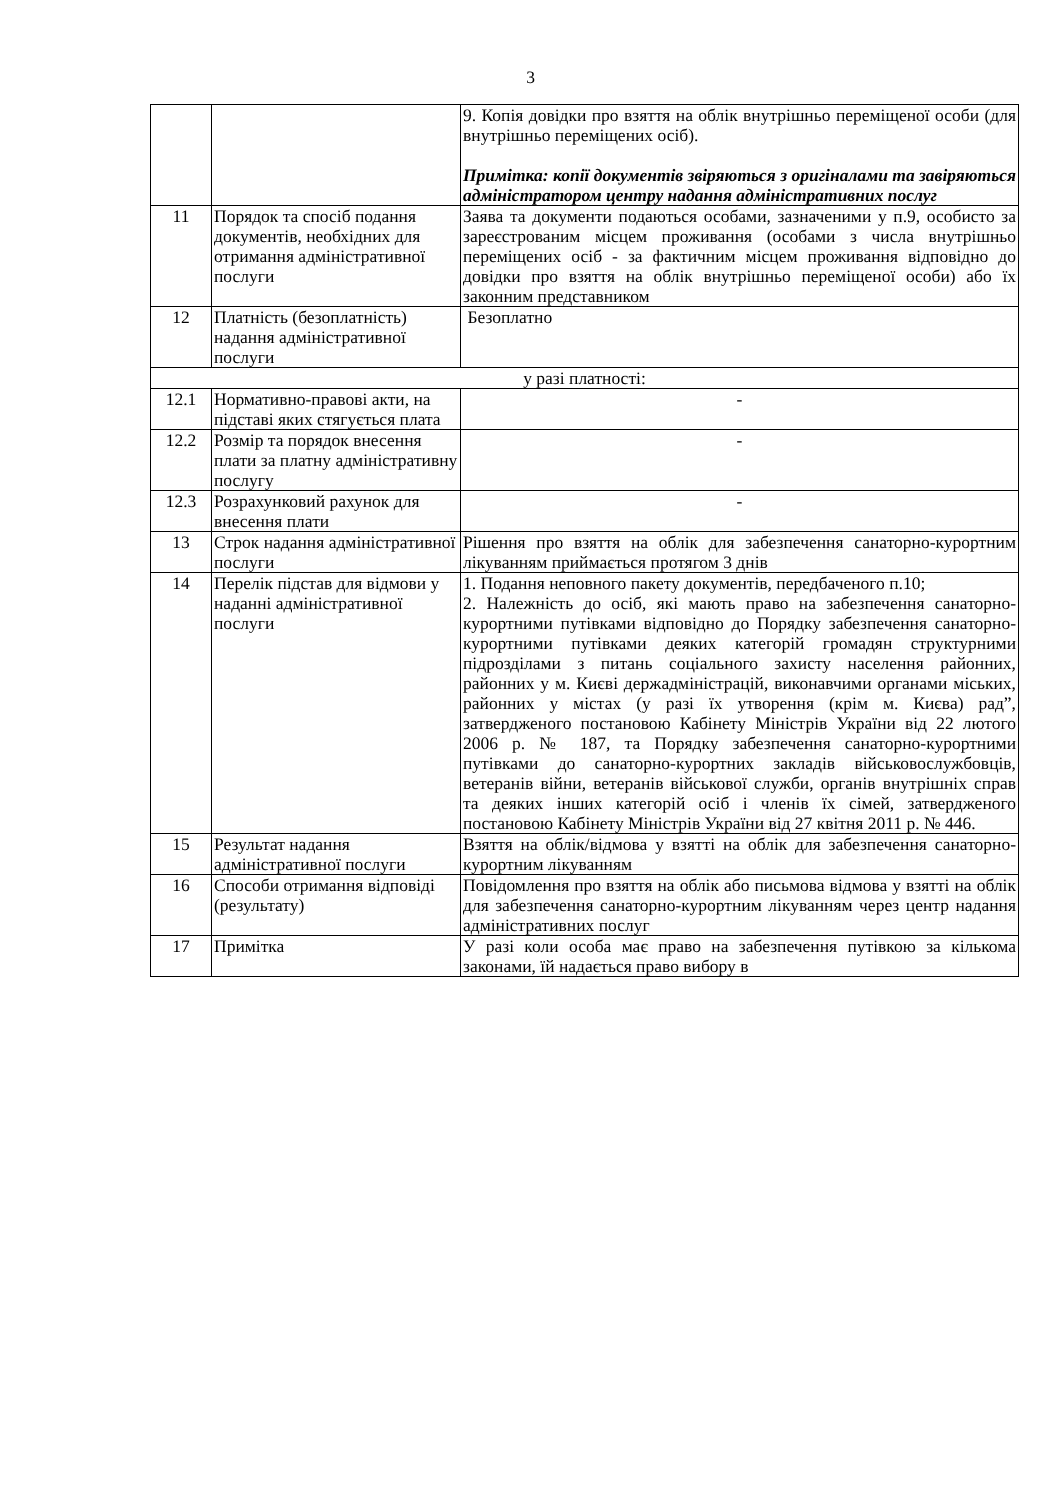3
| | | 9. Копія довідки про взяття на облік внутрішньо переміщеної особи (для внутрішньо переміщених осіб). Примітка: копії документів звіряються з оригіналами та завіряються адміністратором центру надання адміністративних послуг |
| 11 | Порядок та спосіб подання документів, необхідних для отримання адміністративної послуги | Заява та документи подаються особами, зазначеними у п.9, особисто за зареєстрованим місцем проживання (особами з числа внутрішньо переміщених осіб - за фактичним місцем проживання відповідно до довідки про взяття на облік внутрішньо переміщеної особи) або їх законним представником |
| 12 | Платність (безоплатність) надання адміністративної послуги | Безоплатно |
| у разі платності: | | |
| 12.1 | Нормативно-правові акти, на підставі яких стягується плата | - |
| 12.2 | Розмір та порядок внесення плати за платну адміністративну послугу | - |
| 12.3 | Розрахунковий рахунок для внесення плати | - |
| 13 | Строк надання адміністративної послуги | Рішення про взяття на облік для забезпечення санаторно-курортним лікуванням приймається протягом 3 днів |
| 14 | Перелік підстав для відмови у наданні адміністративної послуги | 1. Подання неповного пакету документів, передбаченого п.10; 2. Належність до осіб, які мають право на забезпечення санаторно-курортними путівками відповідно до Порядку забезпечення санаторно-курортними путівками деяких категорій громадян структурними підрозділами з питань соціального захисту населення районних, районних у м. Києві держадміністрацій, виконавчими органами міських, районних у містах (у разі їх утворення (крім м. Києва) рад”, затвердженого постановою Кабінету Міністрів України від 22 лютого 2006 р. № 187, та Порядку забезпечення санаторно-курортними путівками до санаторно-курортних закладів військовослужбовців, ветеранів війни, ветеранів військової служби, органів внутрішніх справ та деяких інших категорій осіб і членів їх сімей, затвердженого постановою Кабінету Міністрів України від 27 квітня 2011 р. № 446. |
| 15 | Результат надання адміністративної послуги | Взяття на облік/відмова у взятті на облік для забезпечення санаторно-курортним лікуванням |
| 16 | Способи отримання відповіді (результату) | Повідомлення про взяття на облік або письмова відмова у взятті на облік для забезпечення санаторно-курортним лікуванням через центр надання адміністративних послуг |
| 17 | Примітка | У разі коли особа має право на забезпечення путівкою за кількома законами, їй надається право вибору в |